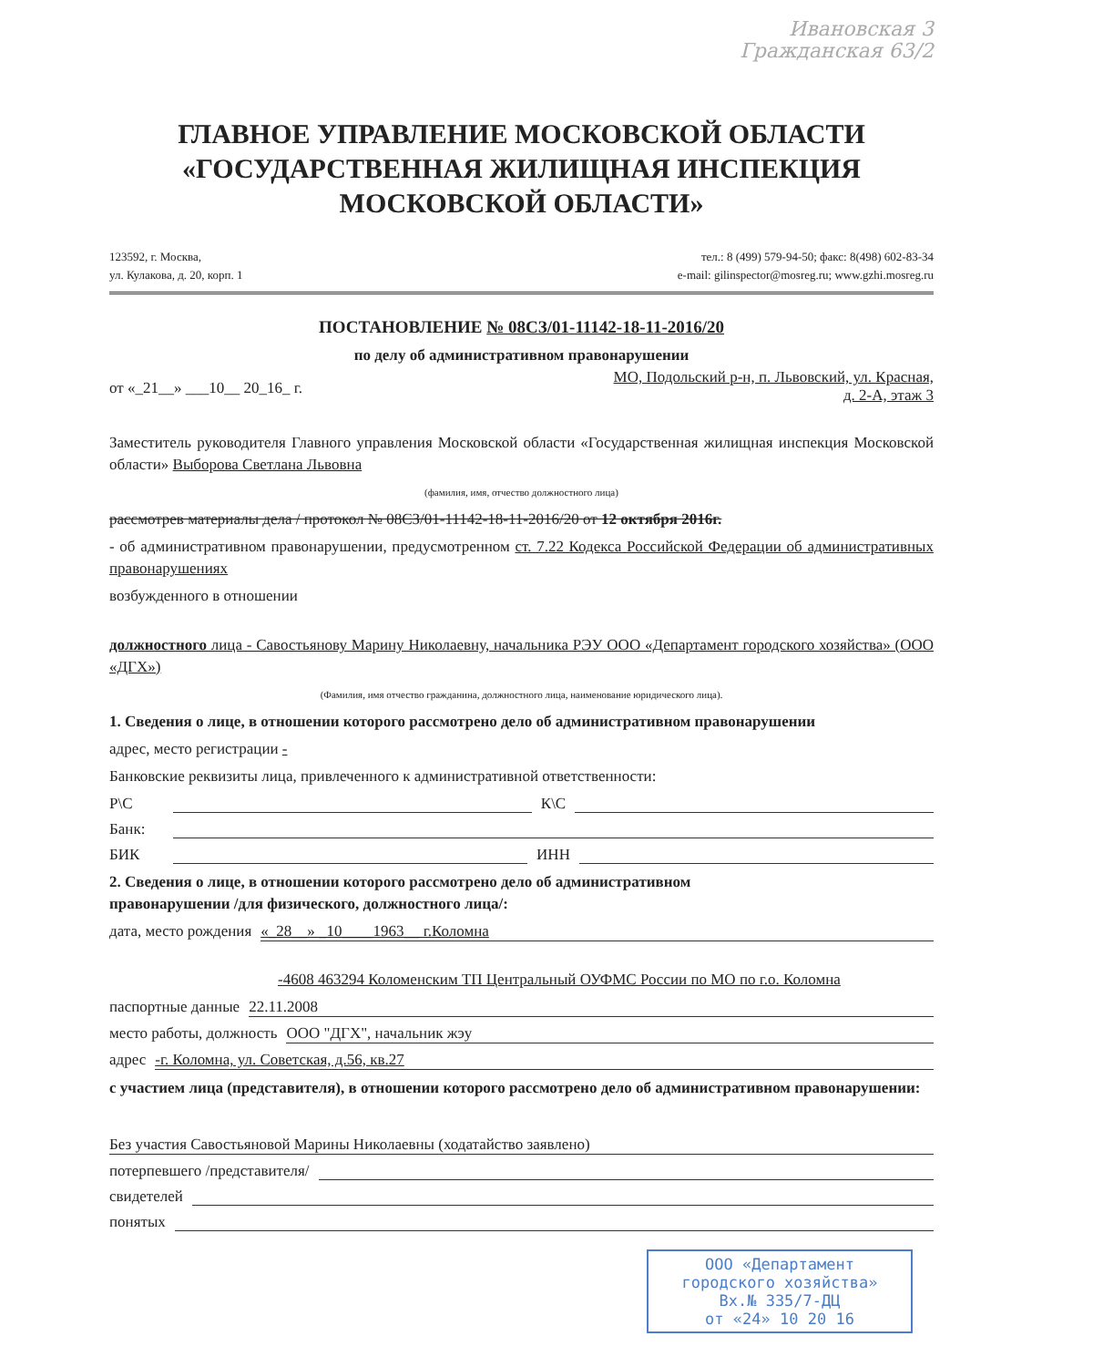Ивановская 3
Гражданская 63/2
ГЛАВНОЕ УПРАВЛЕНИЕ МОСКОВСКОЙ ОБЛАСТИ
«ГОСУДАРСТВЕННАЯ ЖИЛИЩНАЯ ИНСПЕКЦИЯ
МОСКОВСКОЙ ОБЛАСТИ»
123592, г. Москва,
ул. Кулакова, д. 20, корп. 1
тел.: 8 (499) 579-94-50; факс: 8(498) 602-83-34
e-mail: gilinspector@mosreg.ru; www.gzhi.mosreg.ru
ПОСТАНОВЛЕНИЕ № 08СЗ/01-11142-18-11-2016/20
по делу об административном правонарушении
от «_21__» ___10__ 20_16_ г.
МО, Подольский р-н, п. Львовский, ул. Красная,
д. 2-А, этаж 3
Заместитель руководителя Главного управления Московской области «Государственная жилищная инспекция Московской области» Выборова Светлана Львовна
(фамилия, имя, отчество должностного лица)
рассмотрев материалы дела / протокол № 08СЗ/01-11142-18-11-2016/20 от 12 октября 2016г.
- об административном правонарушении, предусмотренном ст. 7.22 Кодекса Российской Федерации об административных правонарушениях
возбужденного в отношении
должностного лица - Савостьянову Марину Николаевну, начальника РЭУ ООО «Департамент городского хозяйства» (ООО «ДГХ»)
(Фамилия, имя отчество гражданина, должностного лица, наименование юридического лица).
1. Сведения о лице, в отношении которого рассмотрено дело об административном правонарушении
адрес, место регистрации -
Банковские реквизиты лица, привлеченного к административной ответственности:
Р\С К\С
Банк:
БИК ИНН
2. Сведения о лице, в отношении которого рассмотрено дело об административном
правонарушении /для физического, должностного лица/:
дата, место рождения «_28__» _10____1963__ г.Коломна
-4608 463294 Коломенским ТП Центральный ОУФМС России по МО по г.о. Коломна
паспортные данные 22.11.2008
место работы, должность ООО "ДГХ", начальник жэу
адрес -г. Коломна, ул. Советская, д.56, кв.27
с участием лица (представителя), в отношении которого рассмотрено дело об административном правонарушении:
Без участия Савостьяновой Марины Николаевны (ходатайство заявлено)
потерпевшего /представителя/
свидетелей
понятых
ООО «Департамент
городского хозяйства»
Вх.№ 335/7-ДЦ
от «24» 10 20 16